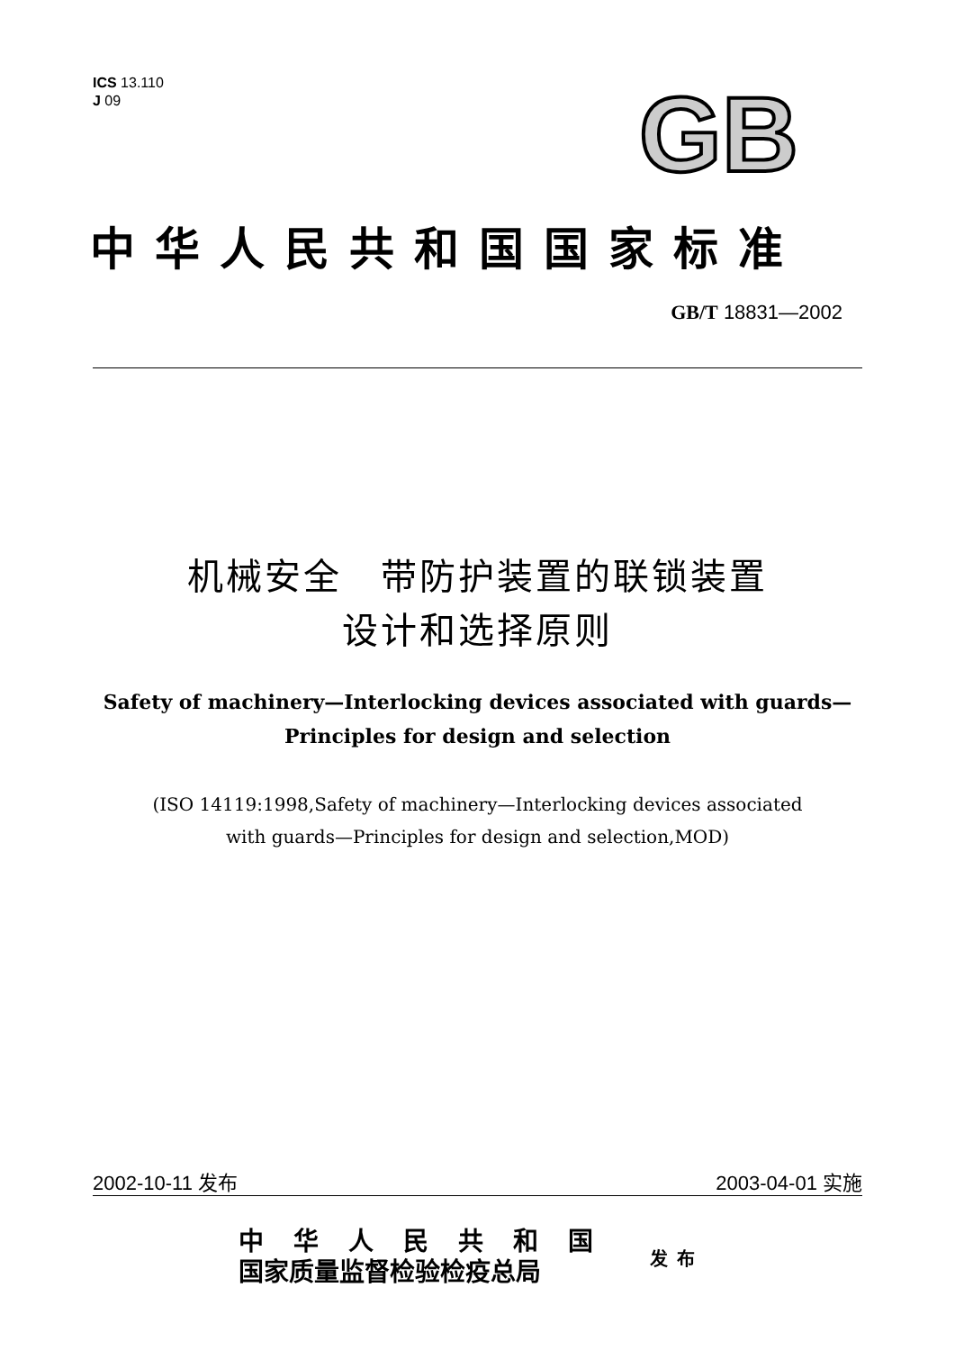ICS 13.110
J 09
GB
中华人民共和国国家标准
GB/T 18831—2002
机械安全　带防护装置的联锁装置
设计和选择原则
Safety of machinery—Interlocking devices associated with guards—
Principles for design and selection
(ISO 14119:1998,Safety of machinery—Interlocking devices associated
with guards—Principles for design and selection,MOD)
2002-10-11 发布 2003-04-01 实施
中华人民共和国
国家质量监督检验检疫总局
发布